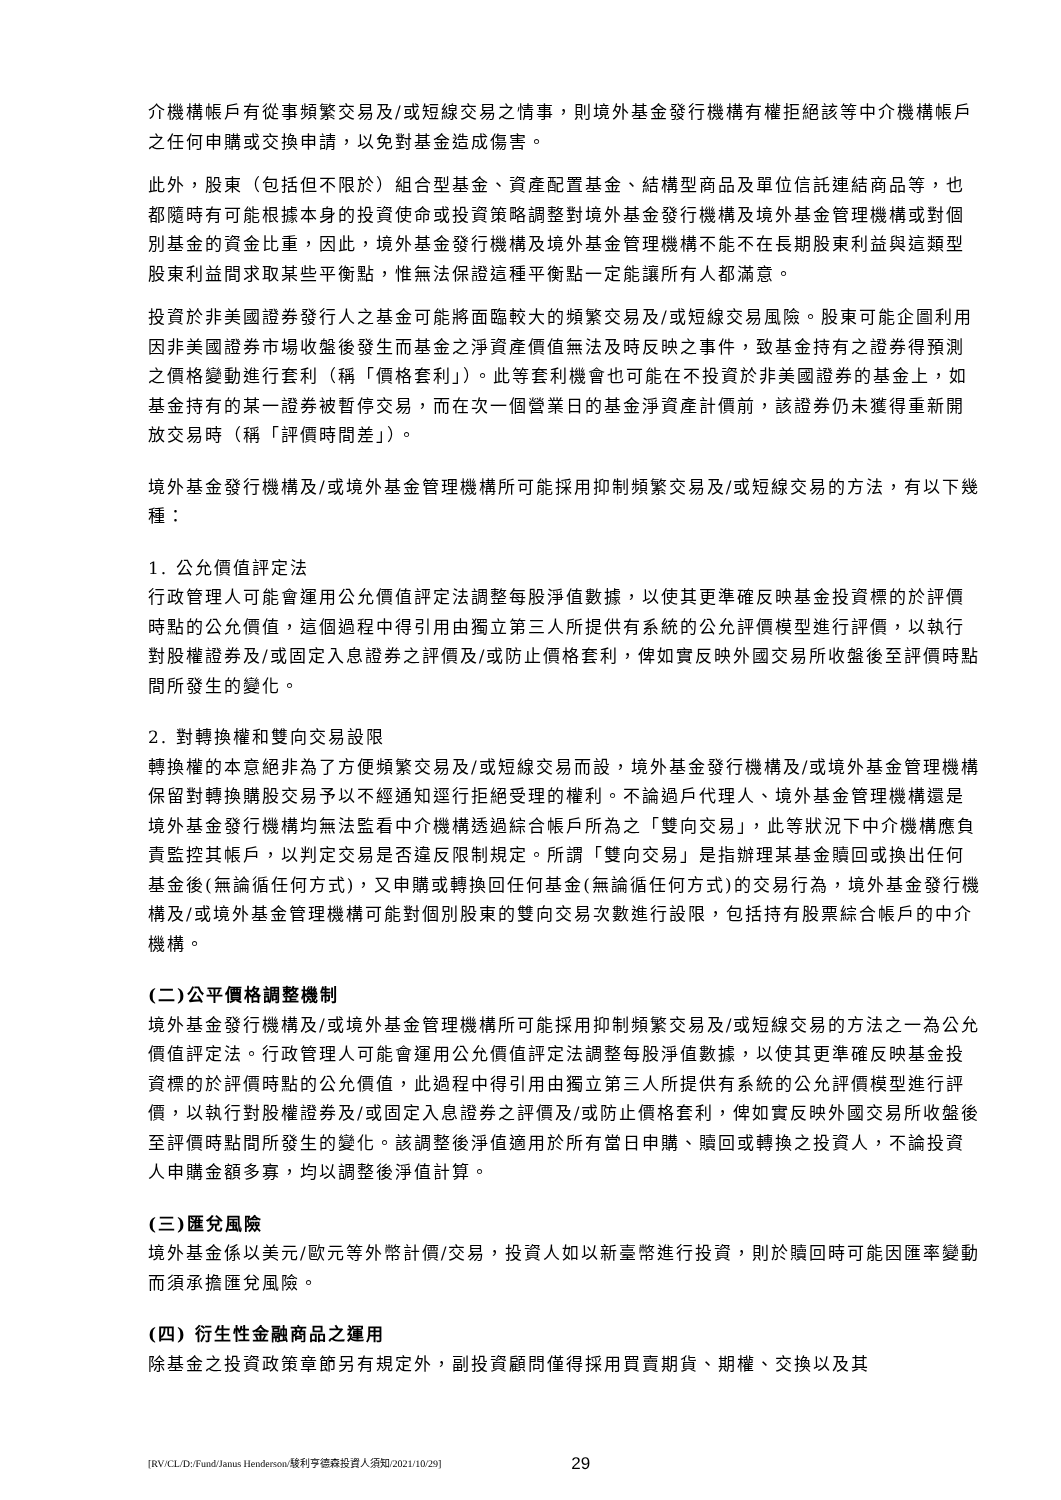介機構帳戶有從事頻繁交易及/或短線交易之情事，則境外基金發行機構有權拒絕該等中介機構帳戶之任何申購或交換申請，以免對基金造成傷害。
此外，股東（包括但不限於）組合型基金、資產配置基金、結構型商品及單位信託連結商品等，也都隨時有可能根據本身的投資使命或投資策略調整對境外基金發行機構及境外基金管理機構或對個別基金的資金比重，因此，境外基金發行機構及境外基金管理機構不能不在長期股東利益與這類型股東利益間求取某些平衡點，惟無法保證這種平衡點一定能讓所有人都滿意。
投資於非美國證券發行人之基金可能將面臨較大的頻繁交易及/或短線交易風險。股東可能企圖利用因非美國證券市場收盤後發生而基金之淨資產價值無法及時反映之事件，致基金持有之證券得預測之價格變動進行套利（稱「價格套利」）。此等套利機會也可能在不投資於非美國證券的基金上，如基金持有的某一證券被暫停交易，而在次一個營業日的基金淨資產計價前，該證券仍未獲得重新開放交易時（稱「評價時間差」）。
境外基金發行機構及/或境外基金管理機構所可能採用抑制頻繁交易及/或短線交易的方法，有以下幾種：
1. 公允價值評定法
行政管理人可能會運用公允價值評定法調整每股淨值數據，以使其更準確反映基金投資標的於評價時點的公允價值，這個過程中得引用由獨立第三人所提供有系統的公允評價模型進行評價，以執行對股權證券及/或固定入息證券之評價及/或防止價格套利，俾如實反映外國交易所收盤後至評價時點間所發生的變化。
2. 對轉換權和雙向交易設限
轉換權的本意絕非為了方便頻繁交易及/或短線交易而設，境外基金發行機構及/或境外基金管理機構保留對轉換購股交易予以不經通知逕行拒絕受理的權利。不論過戶代理人、境外基金管理機構還是境外基金發行機構均無法監看中介機構透過綜合帳戶所為之「雙向交易」，此等狀況下中介機構應負責監控其帳戶，以判定交易是否違反限制規定。所謂「雙向交易」是指辦理某基金贖回或換出任何基金後(無論循任何方式)，又申購或轉換回任何基金(無論循任何方式)的交易行為，境外基金發行機構及/或境外基金管理機構可能對個別股東的雙向交易次數進行設限，包括持有股票綜合帳戶的中介機構。
(二)公平價格調整機制
境外基金發行機構及/或境外基金管理機構所可能採用抑制頻繁交易及/或短線交易的方法之一為公允價值評定法。行政管理人可能會運用公允價值評定法調整每股淨值數據，以使其更準確反映基金投資標的於評價時點的公允價值，此過程中得引用由獨立第三人所提供有系統的公允評價模型進行評價，以執行對股權證券及/或固定入息證券之評價及/或防止價格套利，俾如實反映外國交易所收盤後至評價時點間所發生的變化。該調整後淨值適用於所有當日申購、贖回或轉換之投資人，不論投資人申購金額多寡，均以調整後淨值計算。
(三)匯兌風險
境外基金係以美元/歐元等外幣計價/交易，投資人如以新臺幣進行投資，則於贖回時可能因匯率變動而須承擔匯兌風險。
(四) 衍生性金融商品之運用
除基金之投資政策章節另有規定外，副投資顧問僅得採用買賣期貨、期權、交換以及其
[RV/CL/D:/Fund/Janus Henderson/駿利亨德森投資人須知/2021/10/29] 29